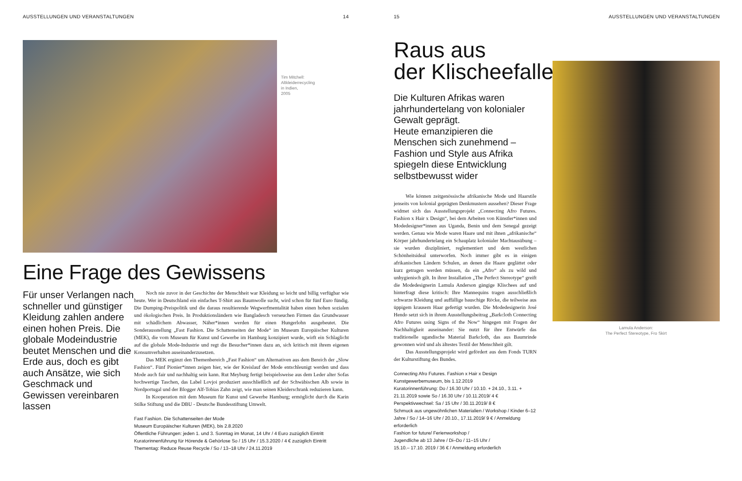AUSSTELLUNGEN UND VERANSTALTUNGEN 14
Tim Mitchell:
Altkleiderrecycling
in Indien,
2005
Eine Frage des Gewissens
Für unser Verlangen nach schneller und günstiger Kleidung zahlen andere einen hohen Preis. Die globale Modeindustrie beutet Menschen und die Erde aus, doch es gibt auch Ansätze, wie sich Geschmack und Gewissen vereinbaren lassen
Noch nie zuvor in der Geschichte der Menschheit war Kleidung so leicht und billig verfügbar wie heute. Wer in Deutschland ein einfaches T-Shirt aus Baumwolle sucht, wird schon für fünf Euro fündig. Die Dumping-Preispolitik und die daraus resultierende Wegwerfmentalität haben einen hohen sozialen und ökologischen Preis. In Produktionsländern wie Bangladesch verseuchen Firmen das Grundwasser mit schädlichem Abwasser, Näher*innen werden für einen Hungerlohn ausgebeutet. Die Sonderausstellung „Fast Fashion. Die Schattenseiten der Mode“ im Museum Europäischer Kulturen (MEK), die vom Museum für Kunst und Gewerbe im Hamburg konzipiert wurde, wirft ein Schlaglicht auf die globale Mode-Industrie und regt die Besucher*innen dazu an, sich kritisch mit ihrem eigenen Konsumverhalten auseinanderzusetzen.
Das MEK ergänzt den Themenbereich „Fast Fashion“ um Alternativen aus dem Bereich der „Slow Fashion“. Fünf Pionier*innen zeigen hier, wie der Kreislauf der Mode entschleunigt werden und dass Mode auch fair und nachhaltig sein kann. Rut Meyburg fertigt beispielsweise aus dem Leder alter Sofas hochwertige Taschen, das Label Lovjoi produziert ausschließlich auf der Schwäbischen Alb sowie in Nordportugal und der Blogger Alf-Tobias Zahn zeigt, wie man seinen Kleiderschrank reduzieren kann.
In Kooperation mit dem Museum für Kunst und Gewerbe Hamburg; ermöglicht durch die Karin Stilke Stiftung und die DBU - Deutsche Bundesstiftung Umwelt.
Fast Fashion. Die Schattenseiten der Mode
Museum Europäischer Kulturen (MEK), bis 2.8.2020
Öffentliche Führungen: jeden 1. und 3. Sonntag im Monat, 14 Uhr / 4 Euro zuzüglich Eintritt
Kuratorinnenführung für Hörende & Gehörlose So / 15 Uhr / 15.3.2020 / 4 € zuzüglich Eintritt
Thementag: Reduce Reuse Recycle / So / 13–18 Uhr / 24.11.2019
15 AUSSTELLUNGEN UND VERANSTALTUNGEN
Raus aus
der Klischeefalle
Die Kulturen Afrikas waren jahrhundertelang von kolonialer Gewalt geprägt.
Heute emanzipieren die Menschen sich zunehmend – Fashion und Style aus Afrika spiegeln diese Entwicklung selbstbewusst wider
Wie können zeitgenössische afrikanische Mode und Haarstile jenseits von kolonial geprägten Denkmustern aussehen? Dieser Frage widmet sich das Ausstellungsprojekt „Connecting Afro Futures. Fashion x Hair x Design“, bei dem Arbeiten von Künstler*innen und Modedesigner*innen aus Uganda, Benin und dem Senegal gezeigt werden. Genau wie Mode waren Haare und mit ihnen „afrikanische“ Körper jahrhundertelang ein Schauplatz kolonialer Machtausübung – sie wurden diszipliniert, reglementiert und dem westlichen Schönheitsideal unterworfen. Noch immer gibt es in einigen afrikanischen Ländern Schulen, an denen die Haare geglättet oder kurz getragen werden müssen, da ein „Afro“ als zu wild und unhygienisch gilt. In ihrer Installation „The Perfect Stereotype“ greift die Modedesignerin Lamula Anderson gängige Klischees auf und hinterfragt diese kritisch: Ihre Mannequins tragen ausschließlich schwarze Kleidung und auffällige bauschige Röcke, die teilweise aus üppigem krausem Haar gefertigt wurden. Die Modedesignerin José Hendo setzt sich in ihrem Ausstellungsbeitrag „Barkcloth Connecting Afro Futures using Signs of the Now“ hingegen mit Fragen der Nachhaltigkeit auseinander: Sie nutzt für ihre Entwürfe das traditionelle ugandische Material Barkcloth, das aus Baumrinde gewonnen wird und als ältestes Textil der Menschheit gilt.
Das Ausstellungsprojekt wird gefördert aus dem Fonds TURN der Kulturstiftung des Bundes.
Connecting Afro Futures. Fashion x Hair x Design
Kunstgewerbemuseum, bis 1.12.2019
Kuratorinnenführung: Do / 16.30 Uhr / 10.10. + 24.10., 3.11. + 21.11.2019 sowie So / 16.30 Uhr / 10.11.2019/ 4 €
Perspektivwechsel: Sa / 15 Uhr / 30.11.2019/ 8 €
Schmuck aus ungewöhnlichen Materialien / Workshop / Kinder 6–12 Jahre / So / 14–16 Uhr / 20.10., 17.11.2019/ 9 € / Anmeldung erforderlich
Fashion for future/ Ferienworkshop /
Jugendliche ab 13 Jahre / Di–Do / 11–15 Uhr /
15.10.– 17.10. 2019 / 36 € / Anmeldung erforderlich
Lamula Anderson:
The Perfect Stereotype, Fro Skirt